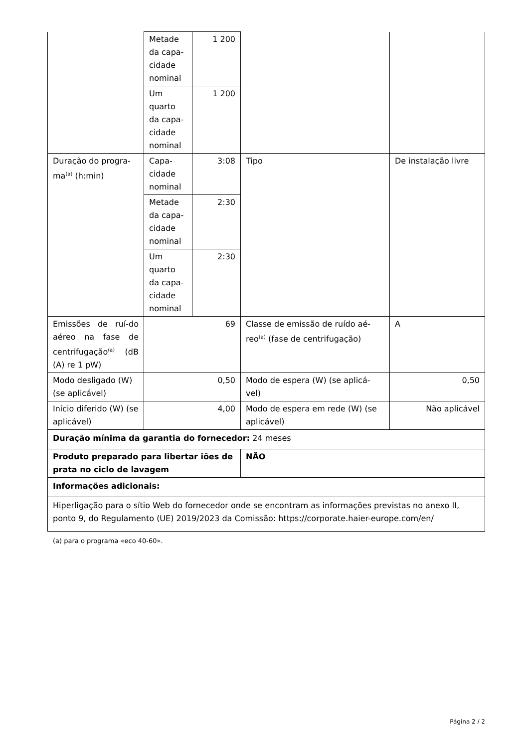| | Metade da capa-cidade nominal | 1 200 | | |
| | Um quarto da capa-cidade nominal | 1 200 | | |
| Duração do progra-ma<sup>(a)</sup> (h:min) | Capa-cidade nominal | 3:08 | Tipo | De instalação livre |
| | Metade da capa-cidade nominal | 2:30 | | |
| | Um quarto da capa-cidade nominal | 2:30 | | |
| Emissões de ruí-do aéreo na fase de centrifugação<sup>(a)</sup> (dB (A) re 1 pW) | 69 | | Classe de emissão de ruído aé-reo<sup>(a)</sup> (fase de centrifugação) | A |
| Modo desligado (W) (se aplicável) | 0,50 | | Modo de espera (W) (se aplicá-vel) | 0,50 |
| Início diferido (W) (se aplicável) | 4,00 | | Modo de espera em rede (W) (se aplicável) | Não aplicável |
| Duração mínima da garantia do fornecedor: 24 meses | | | | |
| Produto preparado para libertar iões de prata no ciclo de lavagem | | | NÃO | |
| Informações adicionais: | | | | |
| Hiperligação para o sítio Web do fornecedor onde se encontram as informações previstas no anexo II, ponto 9, do Regulamento (UE) 2019/2023 da Comissão: https://corporate.haier-europe.com/en/ | | | | |
(a) para o programa «eco 40-60».
Página 2 / 2